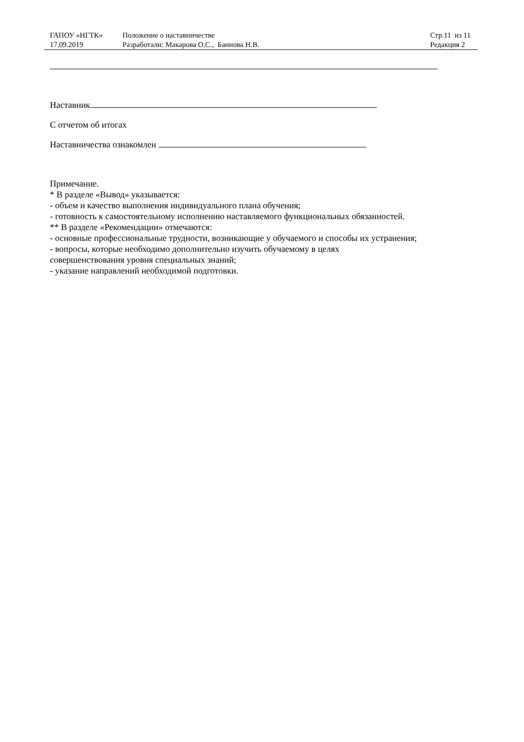| ГАПОУ «НГТК» | Положение о наставничестве | Стр.11 из 11 |
| 17.09.2019 | Разработали: Макарова О.С., Баннова Н.В. | Редакция 2 |
Наставник
С отчетом об итогах
Наставничества ознакомлен
Примечание.
* В разделе «Вывод» указывается:
- объем и качество выполнения индивидуального плана обучения;
- готовность к самостоятельному исполнению наставляемого функциональных обязанностей.
** В разделе «Рекомендации» отмечаются:
- основные профессиональные трудности, возникающие у обучаемого и способы их устранения;
- вопросы, которые необходимо дополнительно изучить обучаемому в целях
совершенствования уровня специальных знаний;
- указание направлений необходимой подготовки.